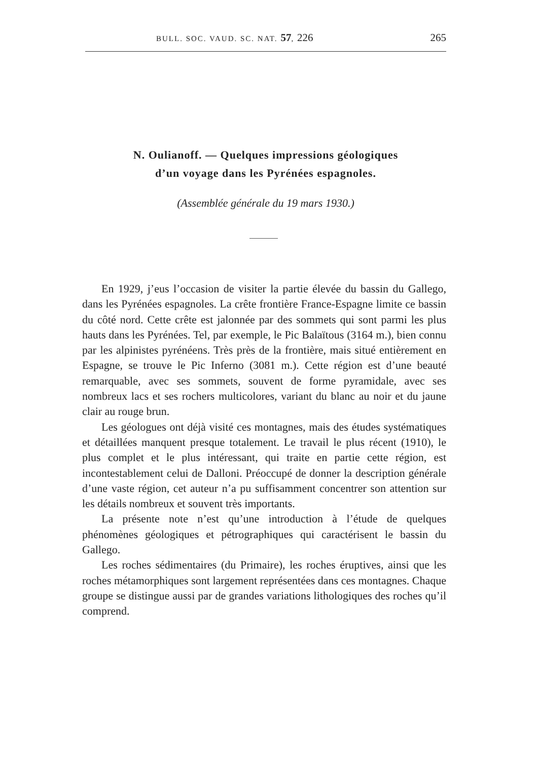BULL. SOC. VAUD. SC. NAT. 57, 226 265
N. Oulianoff. — Quelques impressions géologiques
d’un voyage dans les Pyrénées espagnoles.
(Assemblée générale du 19 mars 1930.)
En 1929, j’eus l’occasion de visiter la partie élevée du bassin du Gallego, dans les Pyrénées espagnoles. La crête frontière France-Espagne limite ce bassin du côté nord. Cette crête est jalonnée par des sommets qui sont parmi les plus hauts dans les Pyrénées. Tel, par exemple, le Pic Balaïtous (3164 m.), bien connu par les alpinistes pyrénéens. Très près de la frontière, mais situé entièrement en Espagne, se trouve le Pic Inferno (3081 m.). Cette région est d’une beauté remarquable, avec ses sommets, souvent de forme pyramidale, avec ses nombreux lacs et ses rochers multicolores, variant du blanc au noir et du jaune clair au rouge brun.
Les géologues ont déjà visité ces montagnes, mais des études systématiques et détaillées manquent presque totalement. Le travail le plus récent (1910), le plus complet et le plus intéressant, qui traite en partie cette région, est incontestablement celui de Dalloni. Préoccupé de donner la description générale d’une vaste région, cet auteur n’a pu suffisamment concentrer son attention sur les détails nombreux et souvent très importants.
La présente note n’est qu’une introduction à l’étude de quelques phénomènes géologiques et pétrographiques qui caractérisent le bassin du Gallego.
Les roches sédimentaires (du Primaire), les roches éruptives, ainsi que les roches métamorphiques sont largement représentées dans ces montagnes. Chaque groupe se distingue aussi par de grandes variations lithologiques des roches qu’il comprend.